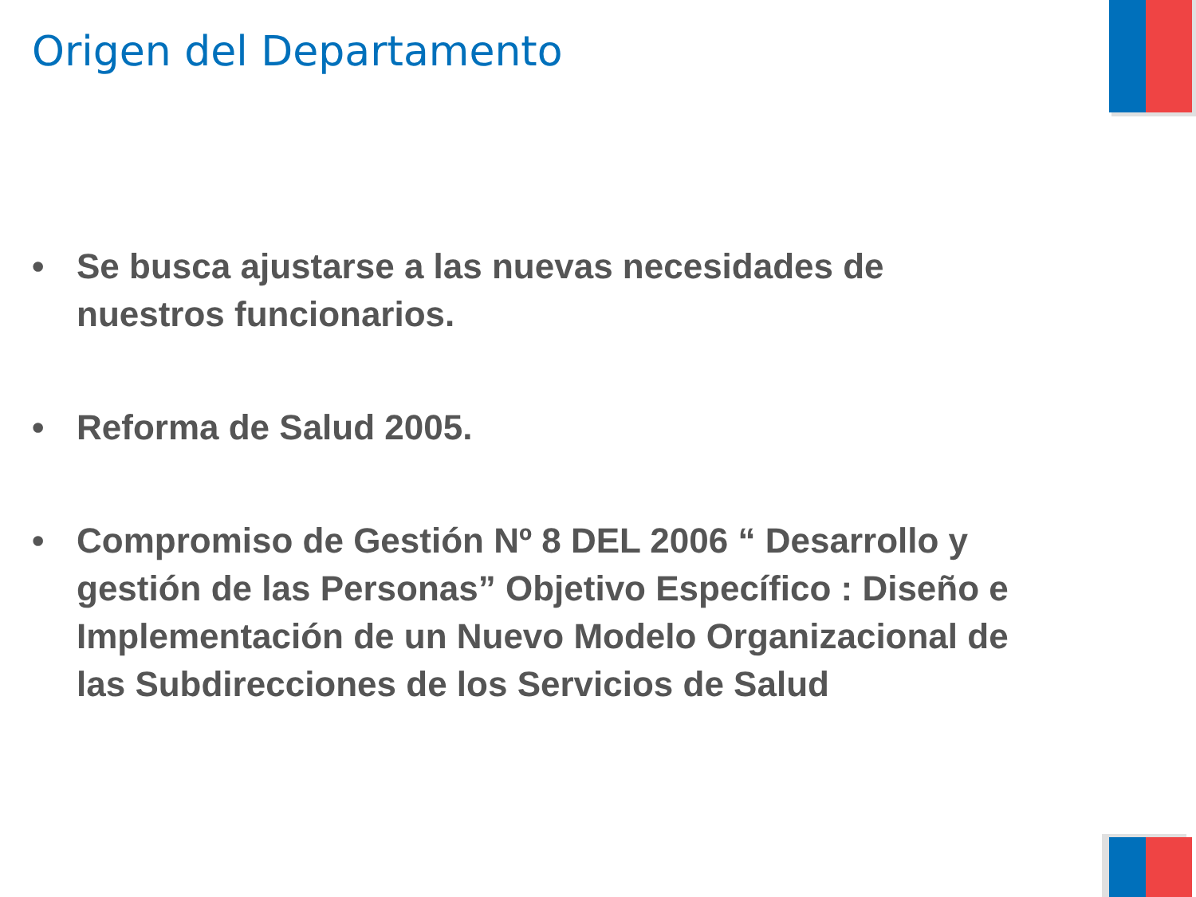Origen del Departamento
• Se busca ajustarse a las nuevas necesidades de nuestros funcionarios.
• Reforma de Salud 2005.
• Compromiso de Gestión Nº 8 DEL 2006 “ Desarrollo y gestión de las Personas” Objetivo Específico : Diseño e Implementación de un Nuevo Modelo Organizacional de las Subdirecciones de los Servicios de Salud